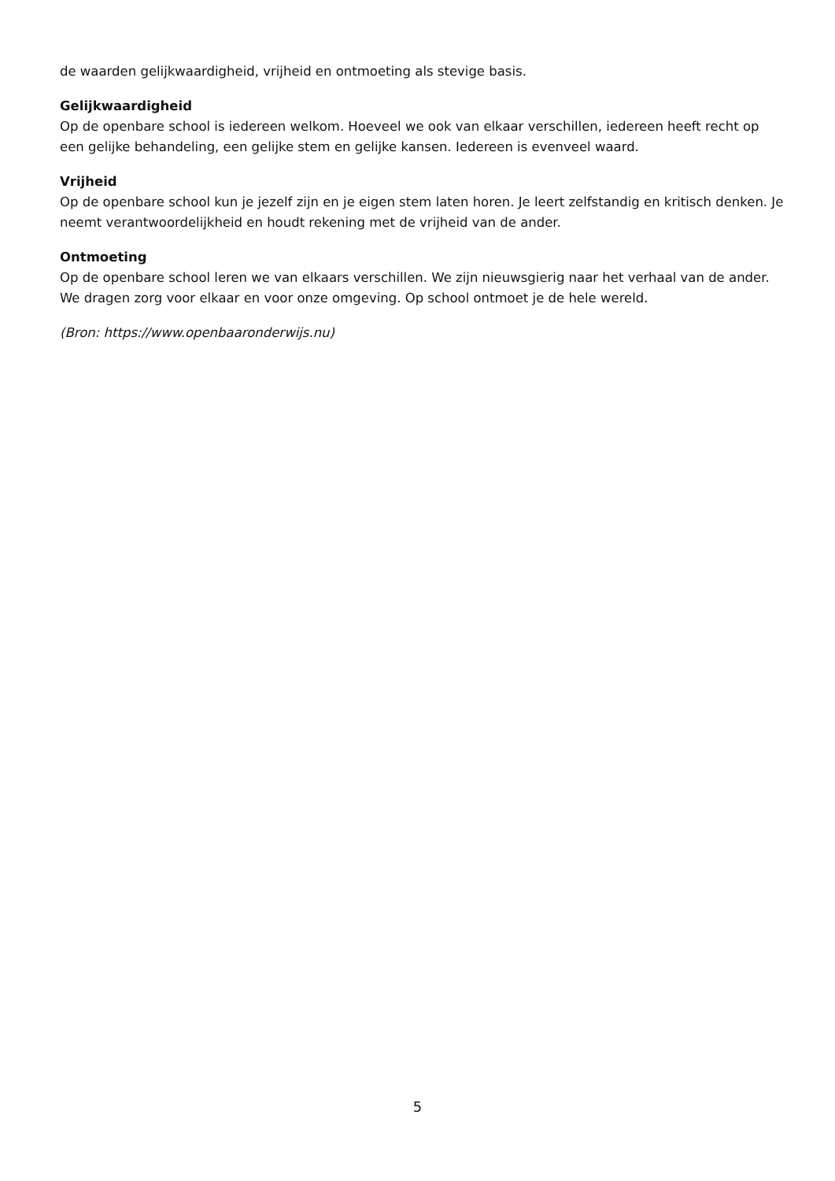de waarden gelijkwaardigheid, vrijheid en ontmoeting als stevige basis.
Gelijkwaardigheid
Op de openbare school is iedereen welkom. Hoeveel we ook van elkaar verschillen, iedereen heeft recht op een gelijke behandeling, een gelijke stem en gelijke kansen. Iedereen is evenveel waard.
Vrijheid
Op de openbare school kun je jezelf zijn en je eigen stem laten horen. Je leert zelfstandig en kritisch denken. Je neemt verantwoordelijkheid en houdt rekening met de vrijheid van de ander.
Ontmoeting
Op de openbare school leren we van elkaars verschillen. We zijn nieuwsgierig naar het verhaal van de ander. We dragen zorg voor elkaar en voor onze omgeving. Op school ontmoet je de hele wereld.
(Bron: https://www.openbaaronderwijs.nu)
5